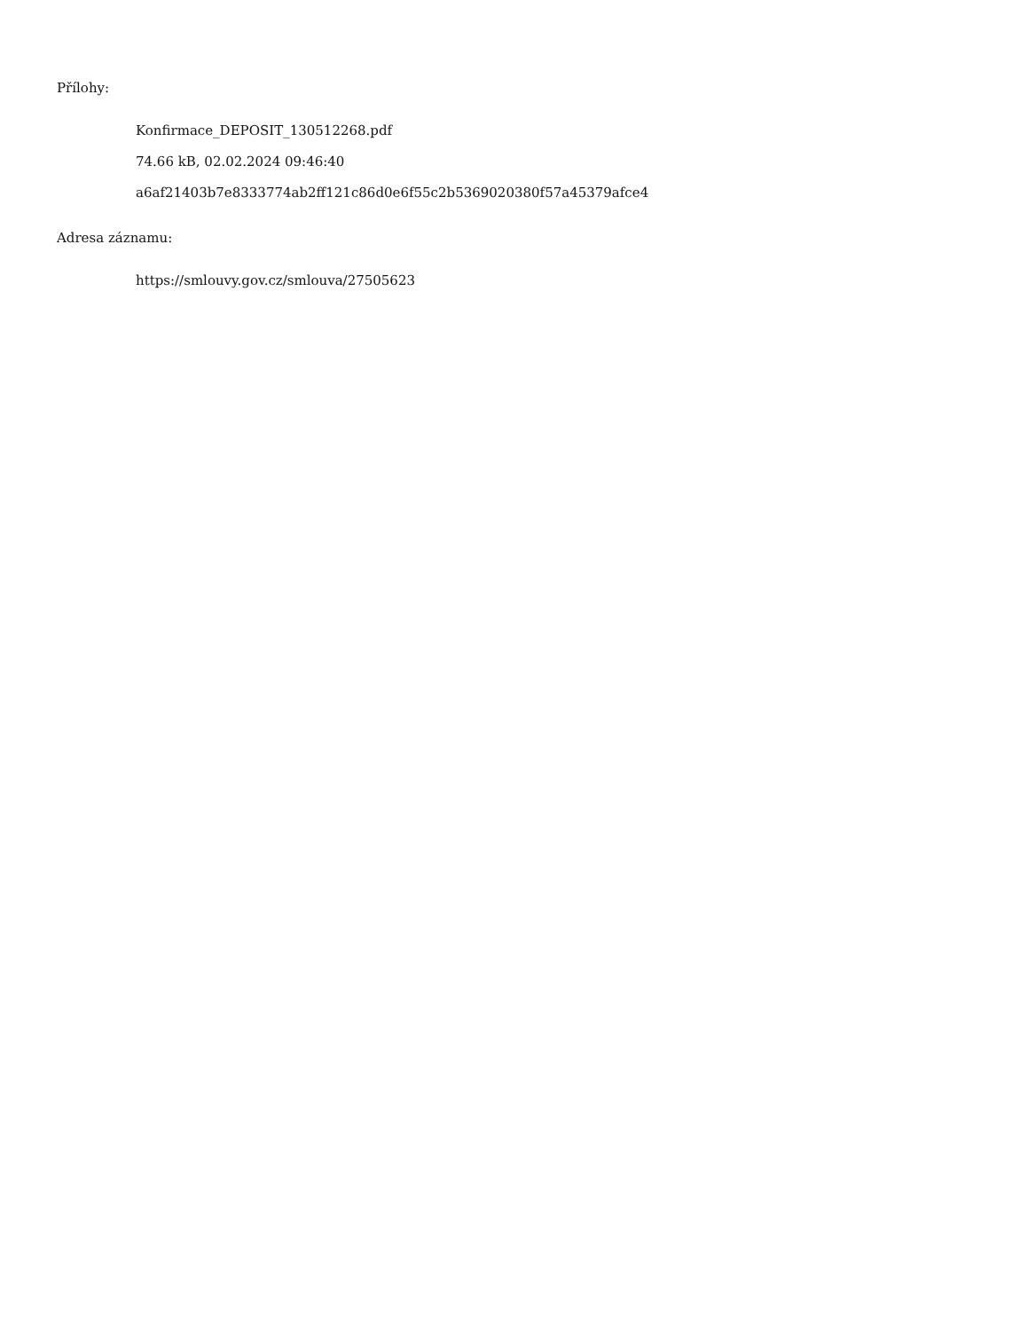Přílohy:
Konfirmace_DEPOSIT_130512268.pdf
74.66 kB, 02.02.2024 09:46:40
a6af21403b7e8333774ab2ff121c86d0e6f55c2b5369020380f57a45379afce4
Adresa záznamu:
https://smlouvy.gov.cz/smlouva/27505623